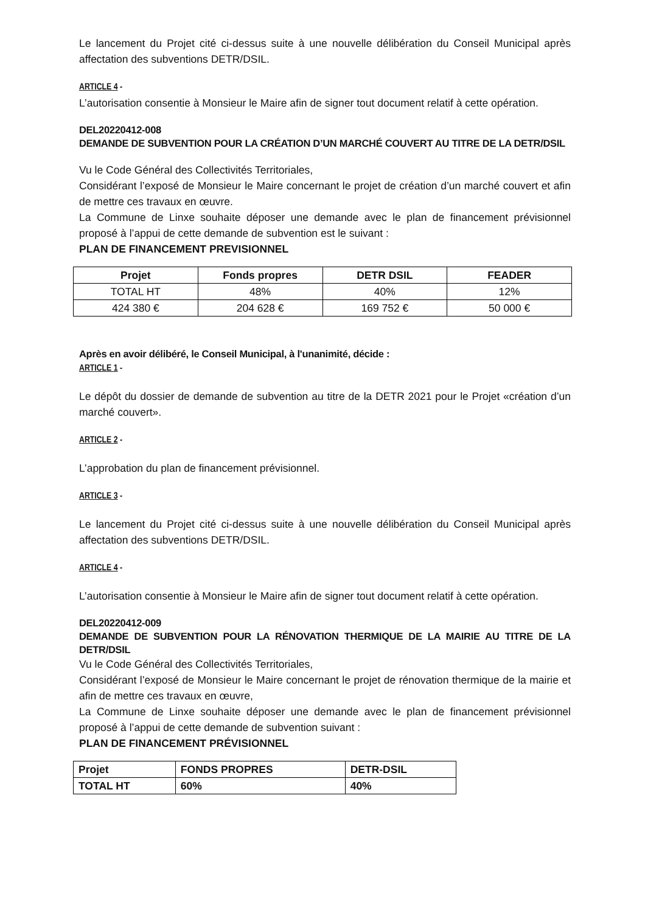Le lancement du Projet cité ci-dessus suite à une nouvelle délibération du Conseil Municipal après affectation des subventions DETR/DSIL.
ARTICLE 4 -
L’autorisation consentie à Monsieur le Maire afin de signer tout document relatif à cette opération.
DEL20220412-008
DEMANDE DE SUBVENTION POUR LA CRÉATION D’UN MARCHÉ COUVERT AU TITRE DE LA DETR/DSIL
Vu le Code Général des Collectivités Territoriales,
Considérant l’exposé de Monsieur le Maire concernant le projet de création d’un marché couvert et afin de mettre ces travaux en œuvre.
La Commune de Linxe souhaite déposer une demande avec le plan de financement prévisionnel proposé à l’appui de cette demande de subvention est le suivant :
PLAN DE FINANCEMENT PREVISIONNEL
| Projet | Fonds propres | DETR DSIL | FEADER |
| --- | --- | --- | --- |
| TOTAL HT | 48% | 40% | 12% |
| 424 380 € | 204 628 € | 169 752 € | 50 000 € |
Après en avoir délibéré, le Conseil Municipal, à l'unanimité, décide :
ARTICLE 1 -
Le dépôt du dossier de demande de subvention au titre de la DETR 2021 pour le Projet «création d’un marché couvert».
ARTICLE 2 -
L’approbation du plan de financement prévisionnel.
ARTICLE 3 -
Le lancement du Projet cité ci-dessus suite à une nouvelle délibération du Conseil Municipal après affectation des subventions DETR/DSIL.
ARTICLE 4 -
L’autorisation consentie à Monsieur le Maire afin de signer tout document relatif à cette opération.
DEL20220412-009
DEMANDE DE SUBVENTION POUR LA RÉNOVATION THERMIQUE DE LA MAIRIE AU TITRE DE LA DETR/DSIL
Vu le Code Général des Collectivités Territoriales,
Considérant l’exposé de Monsieur le Maire concernant le projet de rénovation thermique de la mairie et afin de mettre ces travaux en œuvre,
La Commune de Linxe souhaite déposer une demande avec le plan de financement prévisionnel proposé à l’appui de cette demande de subvention suivant :
PLAN DE FINANCEMENT PRÉVISIONNEL
| Projet | FONDS PROPRES | DETR-DSIL |
| TOTAL HT | 60% | 40% |